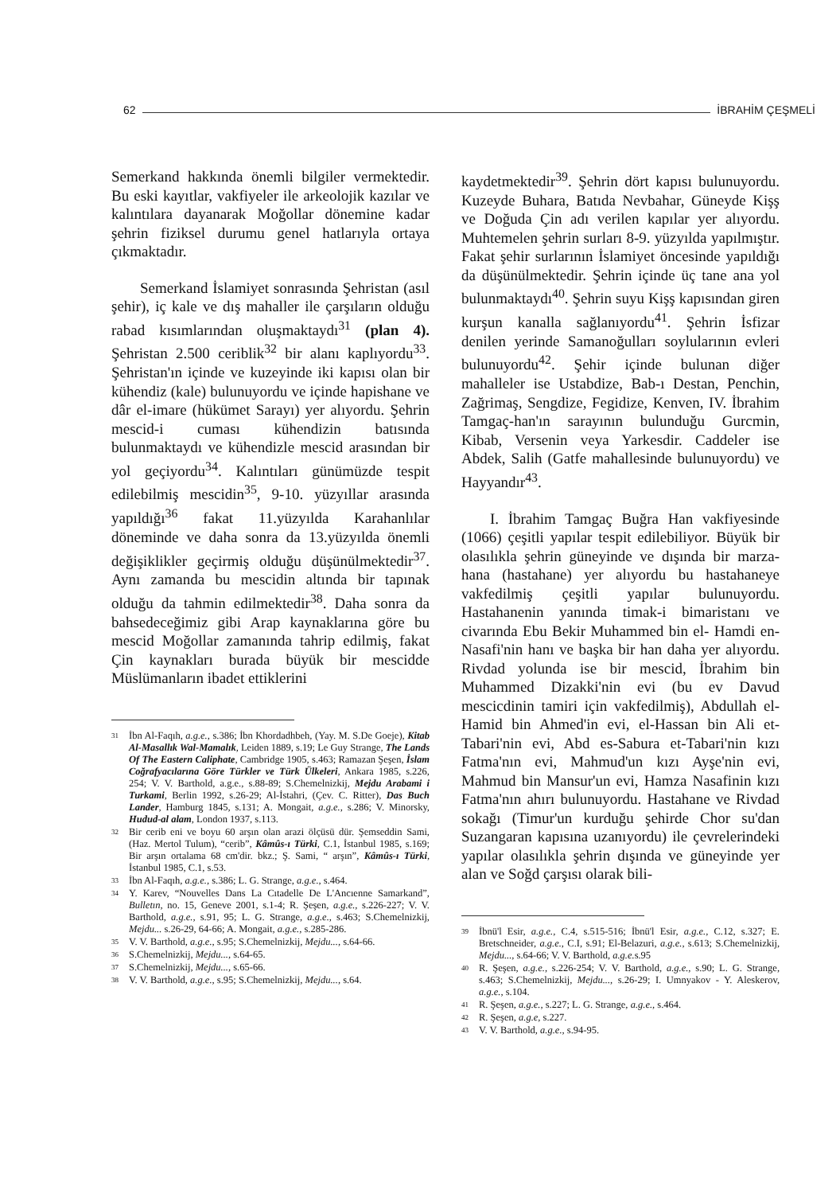62 İBRAHİM ÇEŞMELİ
Semerkand hakkında önemli bilgiler vermektedir. Bu eski kayıtlar, vakfiyeler ile arkeolojik kazılar ve kalıntılara dayanarak Moğollar dönemine kadar şehrin fiziksel durumu genel hatlarıyla ortaya çıkmaktadır.
Semerkand İslamiyet sonrasında Şehristan (asıl şehir), iç kale ve dış mahaller ile çarşıların olduğu rabad kısımlarından oluşmaktaydı<sup>31</sup> (plan 4). Şehristan 2.500 ceriblik<sup>32</sup> bir alanı kaplıyordu<sup>33</sup>. Şehristan'ın içinde ve kuzeyinde iki kapısı olan bir kühendiz (kale) bulunuyordu ve içinde hapishane ve dâr el-imare (hükümet Sarayı) yer alıyordu. Şehrin mescid-i cuması kühendizin batısında bulunmaktaydı ve kühendizle mescid arasından bir yol geçiyordu<sup>34</sup>. Kalıntıları günümüzde tespit edilebilmiş mescidin<sup>35</sup>, 9-10. yüzyıllar arasında yapıldığı<sup>36</sup> fakat 11.yüzyılda Karahanlılar döneminde ve daha sonra da 13.yüzyılda önemli değişiklikler geçirmiş olduğu düşünülmektedir<sup>37</sup>. Aynı zamanda bu mescidin altında bir tapınak olduğu da tahmin edilmektedir<sup>38</sup>. Daha sonra da bahsedeceğimiz gibi Arap kaynaklarına göre bu mescid Moğollar zamanında tahrip edilmiş, fakat Çin kaynakları burada büyük bir mescidde Müslümanların ibadet ettiklerini
31 İbn Al-Faqıh, a.g.e., s.386; İbn Khordadhbeh, (Yay. M. S.De Goeje), Kitab Al-Masallık Wal-Mamalık, Leiden 1889, s.19; Le Guy Strange, The Lands Of The Eastern Caliphate, Cambridge 1905, s.463; Ramazan Şeşen, İslam Coğrafyacılarına Göre Türkler ve Türk Ülkeleri, Ankara 1985, s.226, 254; V. V. Barthold, a.g.e., s.88-89; S.Chemelnizkij, Mejdu Arabami i Turkami, Berlin 1992, s.26-29; Al-İstahri, (Çev. C. Ritter), Das Buch Lander, Hamburg 1845, s.131; A. Mongait, a.g.e., s.286; V. Minorsky, Hudud-al alam, London 1937, s.113.
32 Bir cerib eni ve boyu 60 arşın olan arazi ölçüsü dür. Şemseddin Sami, (Haz. Mertol Tulum), “cerib”, Kâmûs-ı Türki, C.1, İstanbul 1985, s.169; Bir arşın ortalama 68 cm'dir. bkz.; Ş. Sami, “ arşın”, Kâmûs-ı Türki, İstanbul 1985, C.1, s.53.
33 İbn Al-Faqıh, a.g.e., s.386; L. G. Strange, a.g.e., s.464.
34 Y. Karev, “Nouvelles Dans La Cıtadelle De L'Ancıenne Samarkand”, Bulletın, no. 15, Geneve 2001, s.1-4; R. Şeşen, a.g.e., s.226-227; V. V. Barthold, a.g.e., s.91, 95; L. G. Strange, a.g.e., s.463; S.Chemelnizkij, Mejdu... s.26-29, 64-66; A. Mongait, a.g.e., s.285-286.
35 V. V. Barthold, a.g.e., s.95; S.Chemelnizkij, Mejdu..., s.64-66.
36 S.Chemelnizkij, Mejdu..., s.64-65.
37 S.Chemelnizkij, Mejdu..., s.65-66.
38 V. V. Barthold, a.g.e., s.95; S.Chemelnizkij, Mejdu..., s.64.
kaydetmektedir<sup>39</sup>. Şehrin dört kapısı bulunuyordu. Kuzeyde Buhara, Batıda Nevbahar, Güneyde Kişş ve Doğuda Çin adı verilen kapılar yer alıyordu. Muhtemelen şehrin surları 8-9. yüzyılda yapılmıştır. Fakat şehir surlarının İslamiyet öncesinde yapıldığı da düşünülmektedir. Şehrin içinde üç tane ana yol bulunmaktaydı<sup>40</sup>. Şehrin suyu Kişş kapısından giren kurşun kanalla sağlanıyordu<sup>41</sup>. Şehrin İsfizar denilen yerinde Samanoğulları soylularının evleri bulunuyordu<sup>42</sup>. Şehir içinde bulunan diğer mahalleler ise Ustabdize, Bab-ı Destan, Penchin, Zağrimaş, Sengdize, Fegidize, Kenven, IV. İbrahim Tamgaç-han'ın sarayının bulunduğu Gurcmin, Kibab, Versenin veya Yarkesdir. Caddeler ise Abdek, Salih (Gatfe mahallesinde bulunuyordu) ve Hayyandır<sup>43</sup>.
I. İbrahim Tamgaç Buğra Han vakfiyesinde (1066) çeşitli yapılar tespit edilebiliyor. Büyük bir olasılıkla şehrin güneyinde ve dışında bir marza-hana (hastahane) yer alıyordu bu hastahaneye vakfedilmiş çeşitli yapılar bulunuyordu. Hastahanenin yanında timak-i bimaristanı ve civarında Ebu Bekir Muhammed bin el- Hamdi en-Nasafi'nin hanı ve başka bir han daha yer alıyordu. Rivdad yolunda ise bir mescid, İbrahim bin Muhammed Dizakki'nin evi (bu ev Davud mescicdinin tamiri için vakfedilmiş), Abdullah el-Hamid bin Ahmed'in evi, el-Hassan bin Ali et-Tabari'nin evi, Abd es-Sabura et-Tabari'nin kızı Fatma'nın evi, Mahmud'un kızı Ayşe'nin evi, Mahmud bin Mansur'un evi, Hamza Nasafinin kızı Fatma'nın ahırı bulunuyordu. Hastahane ve Rivdad sokağı (Timur'un kurduğu şehirde Chor su'dan Suzangaran kapısına uzanıyordu) ile çevrelerindeki yapılar olasılıkla şehrin dışında ve güneyinde yer alan ve Soğd çarşısı olarak bili-
39 İbnü'l Esir, a.g.e., C.4, s.515-516; İbnü'l Esir, a.g.e., C.12, s.327; E. Bretschneider, a.g.e., C.I, s.91; El-Belazuri, a.g.e., s.613; S.Chemelnizkij, Mejdu..., s.64-66; V. V. Barthold, a.g.e. s.95
40 R. Şeşen, a.g.e., s.226-254; V. V. Barthold, a.g.e., s.90; L. G. Strange, s.463; S.Chemelnizkij, Mejdu..., s.26-29; I. Umnyakov - Y. Aleskerov, a.g.e., s.104.
41 R. Şeşen, a.g.e., s.227; L. G. Strange, a.g.e., s.464.
42 R. Şeşen, a.g.e, s.227.
43 V. V. Barthold, a.g.e., s.94-95.